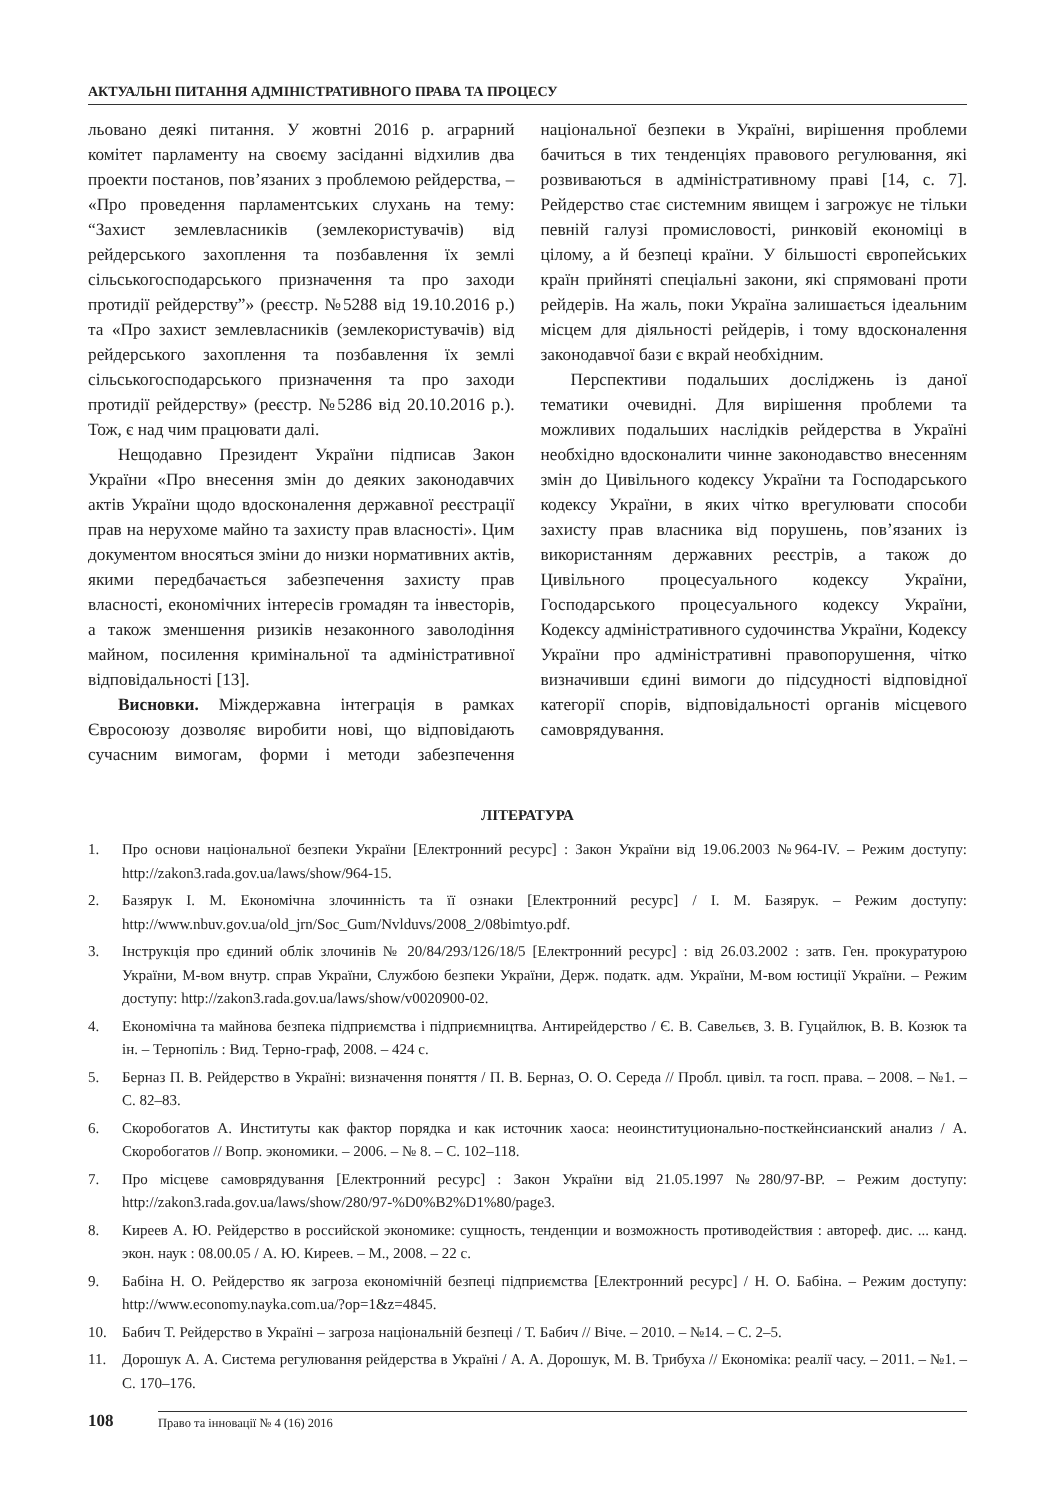АКТУАЛЬНІ ПИТАННЯ АДМІНІСТРАТИВНОГО ПРАВА ТА ПРОЦЕСУ
льовано деякі питання. У жовтні 2016 р. аграрний комітет парламенту на своєму засіданні відхилив два проекти постанов, пов’язаних з проблемою рейдерства, – «Про проведення парламентських слухань на тему: “Захист землевласників (землекористувачів) від рейдерського захоплення та позбавлення їх землі сільськогосподарського призначення та про заходи протидії рейдерству”» (реєстр. №5288 від 19.10.2016 р.) та «Про захист землевласників (землекористувачів) від рейдерського захоплення та позбавлення їх землі сільськогосподарського призначення та про заходи протидії рейдерству» (реєстр. №5286 від 20.10.2016 р.). Тож, є над чим працювати далі.
Нещодавно Президент України підписав Закон України «Про внесення змін до деяких законодавчих актів України щодо вдосконалення державної реєстрації прав на нерухоме майно та захисту прав власності». Цим документом вносяться зміни до низки нормативних актів, якими передбачається забезпечення захисту прав власності, економічних інтересів громадян та інвесторів, а також зменшення ризиків незаконного заволодіння майном, посилення кримінальної та адміністративної відповідальності [13].
Висновки. Міждержавна інтеграція в рамках Євросоюзу дозволяє виробити нові, що відповідають сучасним вимогам, форми і методи забезпечення національної безпеки в Україні, вирішення проблеми бачиться в тих тенденціях правового регулювання, які розвиваються в адміністративному праві [14, с. 7]. Рейдерство стає системним явищем і загрожує не тільки певній галузі промисловості, ринковій економіці в цілому, а й безпеці країни. У більшості європейських країн прийняті спеціальні закони, які спрямовані проти рейдерів. На жаль, поки Україна залишається ідеальним місцем для діяльності рейдерів, і тому вдосконалення законодавчої бази є вкрай необхідним.
Перспективи подальших досліджень із даної тематики очевидні. Для вирішення проблеми та можливих подальших наслідків рейдерства в Україні необхідно вдосконалити чинне законодавство внесенням змін до Цивільного кодексу України та Господарського кодексу України, в яких чітко врегулювати способи захисту прав власника від порушень, пов’язаних із використанням державних реєстрів, а також до Цивільного процесуального кодексу України, Господарського процесуального кодексу України, Кодексу адміністративного судочинства України, Кодексу України про адміністративні правопорушення, чітко визначивши єдині вимоги до підсудності відповідної категорії спорів, відповідальності органів місцевого самоврядування.
ЛІТЕРАТУРА
1. Про основи національної безпеки України [Електронний ресурс] : Закон України від 19.06.2003 №964-IV. – Режим доступу: http://zakon3.rada.gov.ua/laws/show/964-15.
2. Базярук І. М. Економічна злочинність та її ознаки [Електронний ресурс] / І. М. Базярук. – Режим доступу: http://www.nbuv.gov.ua/old_jrn/Soc_Gum/Nvlduvs/2008_2/08bimtyo.pdf.
3. Інструкція про єдиний облік злочинів № 20/84/293/126/18/5 [Електронний ресурс] : від 26.03.2002 : затв. Ген. прокуратурою України, М-вом внутр. справ України, Службою безпеки України, Держ. податк. адм. України, М-вом юстиції України. – Режим доступу: http://zakon3.rada.gov.ua/laws/show/v0020900-02.
4. Економічна та майнова безпека підприємства і підприємництва. Антирейдерство / Є. В. Савельєв, З. В. Гуцайлюк, В. В. Козюк та ін. – Тернопіль : Вид. Терно-граф, 2008. – 424 с.
5. Берназ П. В. Рейдерство в Україні: визначення поняття / П. В. Берназ, О. О. Середа // Пробл. цивіл. та госп. права. – 2008. – №1. – С. 82–83.
6. Скоробогатов А. Институты как фактор порядка и как источник хаоса: неоинституционально-посткейнсианский анализ / А. Скоробогатов // Вопр. экономики. – 2006. – № 8. – С. 102–118.
7. Про місцеве самоврядування [Електронний ресурс] : Закон України від 21.05.1997 №280/97-ВР. – Режим доступу: http://zakon3.rada.gov.ua/laws/show/280/97-%D0%B2%D1%80/page3.
8. Киреев А. Ю. Рейдерство в российской экономике: сущность, тенденции и возможность противодействия : автореф. дис. ... канд. экон. наук : 08.00.05 / А. Ю. Киреев. – М., 2008. – 22 с.
9. Бабіна Н. О. Рейдерство як загроза економічній безпеці підприємства [Електронний ресурс] / Н. О. Бабіна. – Режим доступу: http://www.economy.nayka.com.ua/?op=1&z=4845.
10. Бабич Т. Рейдерство в Україні – загроза національній безпеці / Т. Бабич // Віче. – 2010. – №14. – С. 2–5.
11. Дорошук А. А. Система регулювання рейдерства в Україні / А. А. Дорошук, М. В. Трибуха // Економіка: реалії часу. – 2011. – №1. – С. 170–176.
108
Право та інновації № 4 (16) 2016